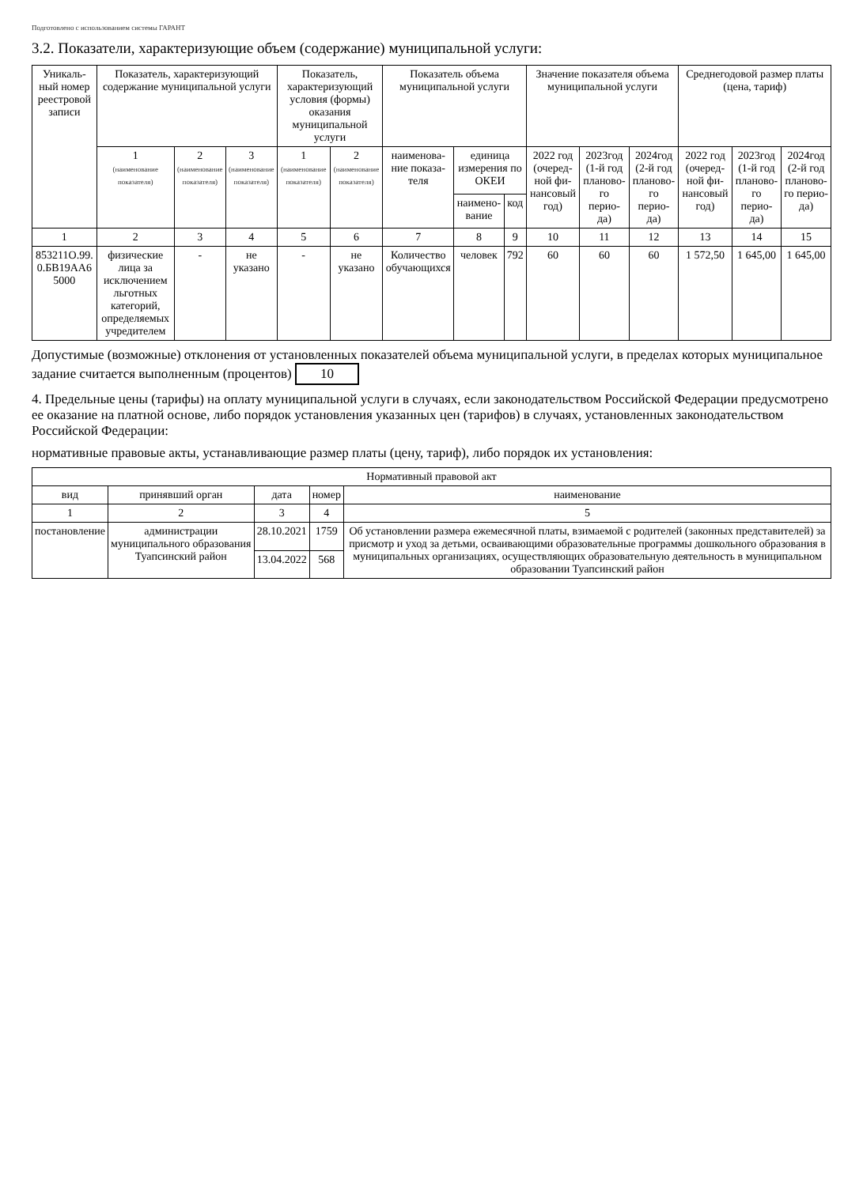Подготовлено с использованием системы ГАРАНТ
3.2. Показатели, характеризующие объем (содержание) муниципальной услуги:
| Уникаль-ный номер реестровой записи | Показатель, характеризующий содержание муниципальной услуги | | | Показатель, характеризующий условия (формы) оказания муниципальной услуги | | Показатель объема муниципальной услуги | | | Значение показателя объема муниципальной услуги | | | Среднегодовой размер платы (цена, тариф) | | |
| --- | --- | --- | --- | --- | --- | --- | --- | --- | --- | --- | --- | --- | --- | --- |
| | 1 (наименование показателя) | 2 (наименование показателя) | 3 (наименование показателя) | 1 (наименование показателя) | 2 (наименование показателя) | наименова-ние показа-теля | единица измерения по ОКЕИ | | 2022 год (очеред-ной фи-нансовый год) | 2023год (1-й год планово-го перио-да) | 2024год (2-й год планово-го перио-да) | 2022 год (очеред-ной фи-нансовый год) | 2023год (1-й год планово-го перио-да) | 2024год (2-й год планово-го перио-да) |
| | | | | | | | наимено-вание | код | | | | | | |
| 1 | 2 | 3 | 4 | 5 | 6 | 7 | 8 | 9 | 10 | 11 | 12 | 13 | 14 | 15 |
| 853211О.99. 0.БВ19АА6 5000 | физические лица за исключением льготных категорий, определяемых учредителем | - | не указано | - | не указано | Количество обучающихся | человек | 792 | 60 | 60 | 60 | 1 572,50 | 1 645,00 | 1 645,00 |
Допустимые (возможные) отклонения от установленных показателей объема муниципальной услуги, в пределах которых муниципальное задание считается выполненным (процентов) 10
4. Предельные цены (тарифы) на оплату муниципальной услуги в случаях, если законодательством Российской Федерации предусмотрено ее оказание на платной основе, либо порядок установления указанных цен (тарифов) в случаях, установленных законодательством Российской Федерации:
нормативные правовые акты, устанавливающие размер платы (цену, тариф), либо порядок их установления:
| Нормативный правовой акт | | | | |
| --- | --- | --- | --- | --- |
| вид | принявший орган | дата | номер | наименование |
| 1 | 2 | 3 | 4 | 5 |
| постановление | администрации муниципального образования Туапсинский район | 28.10.2021 | 1759 | Об установлении размера ежемесячной платы, взимаемой с родителей (законных представителей) за присмотр и уход за детьми, осваивающими образовательные программы дошкольного образования в муниципальных организациях, осуществляющих образовательную деятельность в муниципальном образовании Туапсинский район |
| | | 13.04.2022 | 568 | |